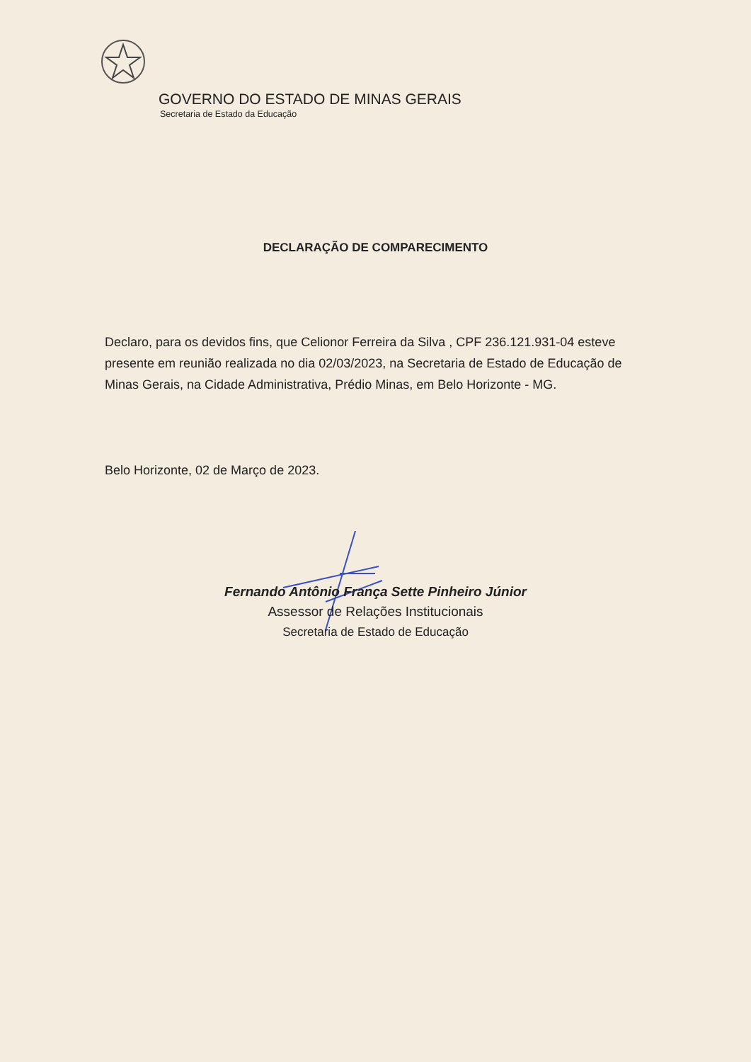GOVERNO DO ESTADO DE MINAS GERAIS
Secretaria de Estado da Educação
DECLARAÇÃO DE COMPARECIMENTO
Declaro, para os devidos fins, que Celionor Ferreira da Silva , CPF 236.121.931-04 esteve presente em reunião realizada no dia 02/03/2023, na Secretaria de Estado de Educação de Minas Gerais, na Cidade Administrativa, Prédio Minas, em Belo Horizonte - MG.
Belo Horizonte, 02 de Março de 2023.
Fernando Antônio França Sette Pinheiro Júnior
Assessor de Relações Institucionais
Secretaria de Estado de Educação